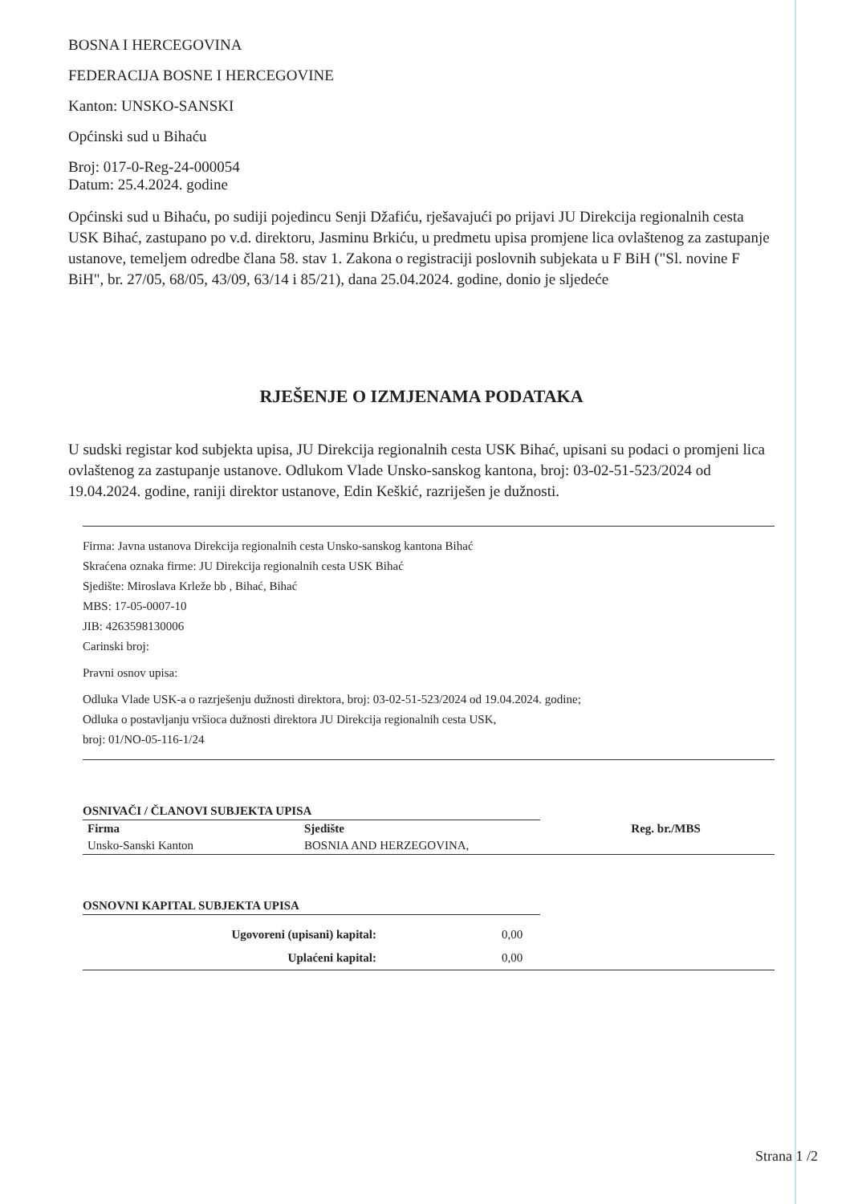BOSNA I HERCEGOVINA
FEDERACIJA BOSNE I HERCEGOVINE
Kanton: UNSKO-SANSKI
Općinski sud u Bihaću
Broj: 017-0-Reg-24-000054
Datum: 25.4.2024. godine
Općinski sud u Bihaću, po sudiji pojedincu Senji Džafiću, rješavajući po prijavi JU Direkcija regionalnih cesta USK Bihać, zastupano po v.d. direktoru, Jasminu Brkiću, u predmetu upisa promjene lica ovlaštenog za zastupanje ustanove, temeljem odredbe člana 58. stav 1. Zakona o registraciji poslovnih subjekata u F BiH ("Sl. novine F BiH", br. 27/05, 68/05, 43/09, 63/14 i 85/21), dana 25.04.2024. godine, donio je sljedeće
RJEŠENJE O IZMJENAMA PODATAKA
U sudski registar kod subjekta upisa, JU Direkcija regionalnih cesta USK Bihać, upisani su podaci o promjeni lica ovlaštenog za zastupanje ustanove. Odlukom Vlade Unsko-sanskog kantona, broj: 03-02-51-523/2024 od 19.04.2024. godine, raniji direktor ustanove, Edin Keškić, razriješen je dužnosti.
Firma: Javna ustanova Direkcija regionalnih cesta Unsko-sanskog kantona Bihać
Skraćena oznaka firme: JU Direkcija regionalnih cesta USK Bihać
Sjedište: Miroslava Krleže bb , Bihać, Bihać
MBS: 17-05-0007-10
JIB: 4263598130006
Carinski broj:
Pravni osnov upisa:
Odluka Vlade USK-a o razrješenju dužnosti direktora, broj: 03-02-51-523/2024 od 19.04.2024. godine;
Odluka o postavljanju vršioca dužnosti direktora JU Direkcija regionalnih cesta USK,
broj: 01/NO-05-116-1/24
OSNIVAČI / ČLANOVI SUBJEKTA UPISA
| Firma | Sjedište | Reg. br./MBS |
| --- | --- | --- |
| Unsko-Sanski Kanton | BOSNIA AND HERZEGOVINA, | |
OSNOVNI KAPITAL SUBJEKTA UPISA
| Ugovoreni (upisani) kapital: | 0,00 |
| Uplaćeni kapital: | 0,00 |
Strana 1 /2